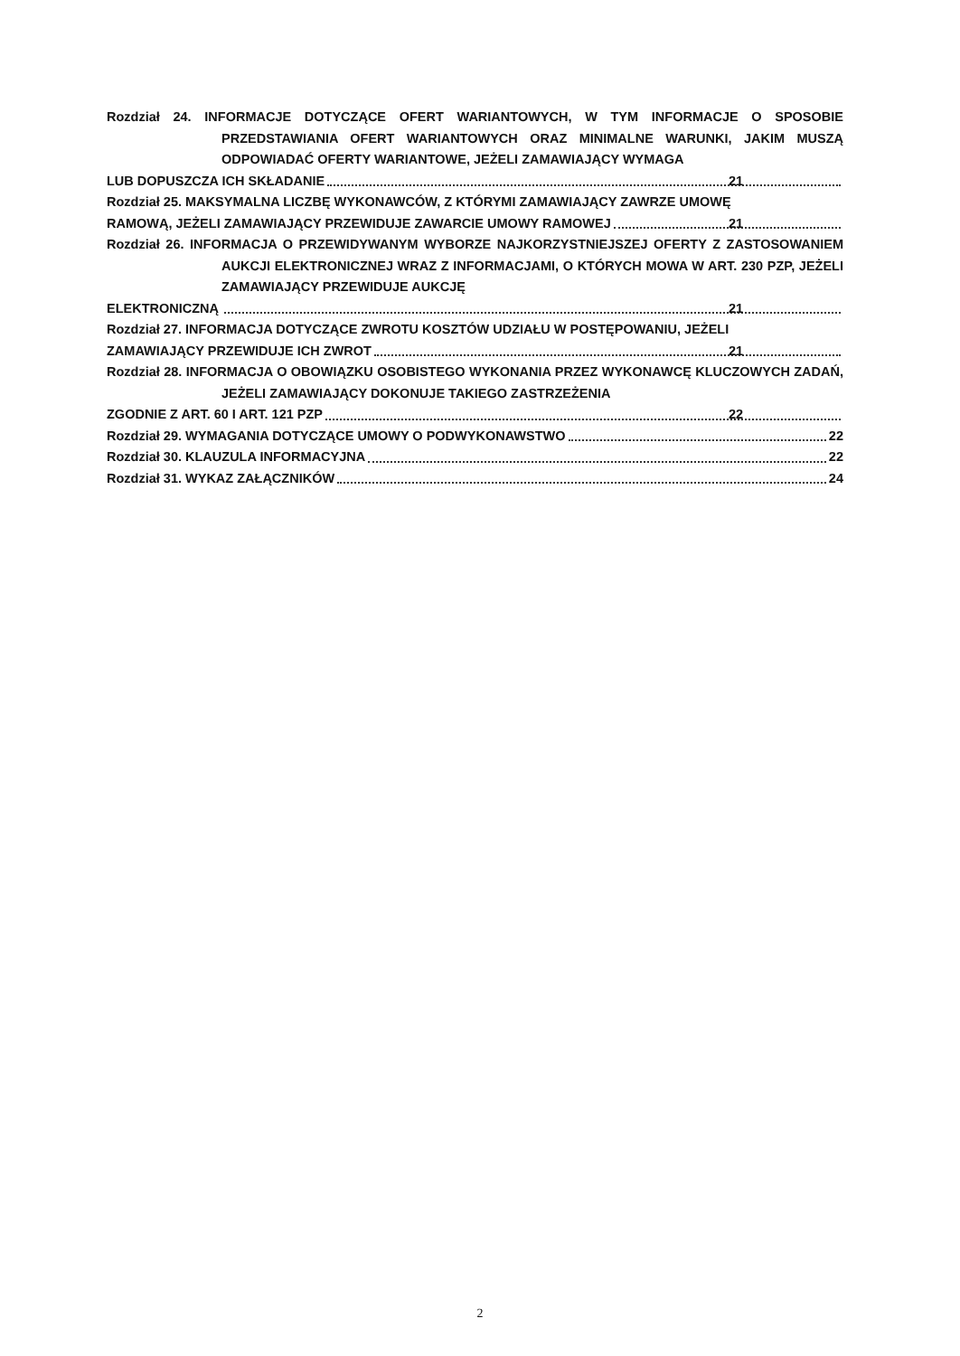Rozdział 24. INFORMACJE DOTYCZĄCE OFERT WARIANTOWYCH, W TYM INFORMACJE O SPOSOBIE PRZEDSTAWIANIA OFERT WARIANTOWYCH ORAZ MINIMALNE WARUNKI, JAKIM MUSZĄ ODPOWIADAĆ OFERTY WARIANTOWE, JEŻELI ZAMAWIAJĄCY WYMAGA
LUB DOPUSZCZA ICH SKŁADANIE 21
Rozdział 25. MAKSYMALNA LICZBĘ WYKONAWCÓW, Z KTÓRYMI ZAMAWIAJĄCY ZAWRZE UMOWĘ
RAMOWĄ, JEŻELI ZAMAWIAJĄCY PRZEWIDUJE ZAWARCIE UMOWY RAMOWEJ 21
Rozdział 26. INFORMACJA O PRZEWIDYWANYM WYBORZE NAJKORZYSTNIEJSZEJ OFERTY Z ZASTOSOWANIEM AUKCJI ELEKTRONICZNEJ WRAZ Z INFORMACJAMI, O KTÓRYCH MOWA W ART. 230 PZP, JEŻELI ZAMAWIAJĄCY PRZEWIDUJE AUKCJĘ
ELEKTRONICZNĄ 21
Rozdział 27. INFORMACJA DOTYCZĄCE ZWROTU KOSZTÓW UDZIAŁU W POSTĘPOWANIU, JEŻELI
ZAMAWIAJĄCY PRZEWIDUJE ICH ZWROT 21
Rozdział 28. INFORMACJA O OBOWIĄZKU OSOBISTEGO WYKONANIA PRZEZ WYKONAWCĘ KLUCZOWYCH ZADAŃ, JEŻELI ZAMAWIAJĄCY DOKONUJE TAKIEGO ZASTRZEŻENIA
ZGODNIE Z ART. 60 I ART. 121 PZP 22
Rozdział 29. WYMAGANIA DOTYCZĄCE UMOWY O PODWYKONAWSTWO 22
Rozdział 30. KLAUZULA INFORMACYJNA 22
Rozdział 31. WYKAZ ZAŁĄCZNIKÓW 24
2